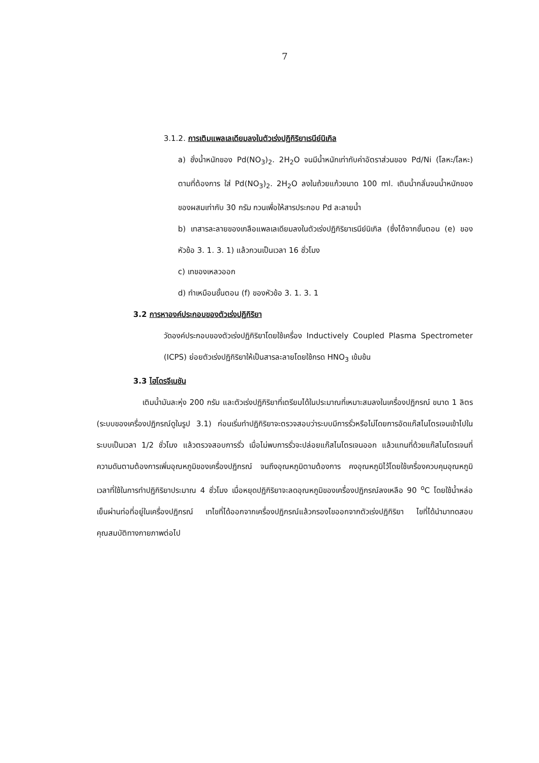7
3.1.2. การเติมแพลเลเดียมลงในตัวเร่งปฏิกิริยาเรนีย์นิเกิล
a) ชั่งน้ำหนักของ Pd(NO<sub>3</sub>)<sub>2</sub>. 2H<sub>2</sub>O จนมีน้ำหนักเท่ากับค่าอัตราส่วนของ Pd/Ni (โลหะ/โลหะ) ตามที่ต้องการ ใส่ Pd(NO<sub>3</sub>)<sub>2</sub>. 2H<sub>2</sub>O ลงในถ้วยแก้วขนาด 100 ml. เติมน้ำกลั่นจนน้ำหนักของของผสมเท่ากับ 30 กรัม กวนเพื่อให้สารประกอบ Pd ละลายน้ำ
b) เทสารละลายของเกลือแพลเลเดียมลงในตัวเร่งปฏิกิริยาเรนีย์นิเกิล (ซึ่งได้จากขั้นตอน (e) ของหัวข้อ 3. 1. 3. 1) แล้วกวนเป็นเวลา 16 ชั่วโมง
c) เทของเหลวออก
d) ทำเหมือนขั้นตอน (f) ของหัวข้อ 3. 1. 3. 1
3.2 การหาองค์ประกอบของตัวเร่งปฏิกิริยา
วัดองค์ประกอบของตัวเร่งปฏิกิริยาโดยใช้เครื่อง Inductively Coupled Plasma Spectrometer (ICPS) ย่อยตัวเร่งปฏิกิริยาให้เป็นสารละลายโดยใช้กรด HNO<sub>3</sub> เข้มข้น
3.3 ไฮโดรจีเนชัน
เติมน้ำมันละหุ่ง 200 กรัม และตัวเร่งปฏิกิริยาที่เตรียมได้ในประมาณที่เหมาะสมลงในเครื่องปฏิกรณ์ ขนาด 1 ลิตร (ระบบของเครื่องปฏิกรณ์ดูในรูป 3.1) ก่อนเริ่มทำปฏิกิริยาจะตรวจสอบว่าระบบมีการรั่วหรือไม่โดยการอัดแก๊สไนโตรเจนเข้าไปในระบบเป็นเวลา 1/2 ชั่วโมง แล้วตรวจสอบการรั่ว เมื่อไม่พบการรั่วจะปล่อยแก๊สไนโตรเจนออก แล้วแทนที่ด้วยแก๊สไนโตรเจนที่ความดันตามต้องการเพิ่มอุณหภูมิของเครื่องปฏิกรณ์ จนถึงอุณหภูมิตามต้องการ คงอุณหภูมิไว้โดยใช้เครื่องควบคุมอุณหภูมิ เวลาที่ใช้ในการทำปฏิกิริยาประมาณ 4 ชั่วโมง เมื่อหยุดปฏิกิริยาจะลดอุณหภูมิของเครื่องปฏิกรณ์ลงเหลือ 90 <sup>o</sup>C โดยใช้น้ำหล่อเย็นผ่านท่อที่อยู่ในเครื่องปฏิกรณ์ เทไขที่ได้ออกจากเครื่องปฏิกรณ์แล้วกรองไขออกจากตัวเร่งปฏิกิริยา ไขที่ได้นำมาทดสอบคุณสมบัติทางกายภาพต่อไป